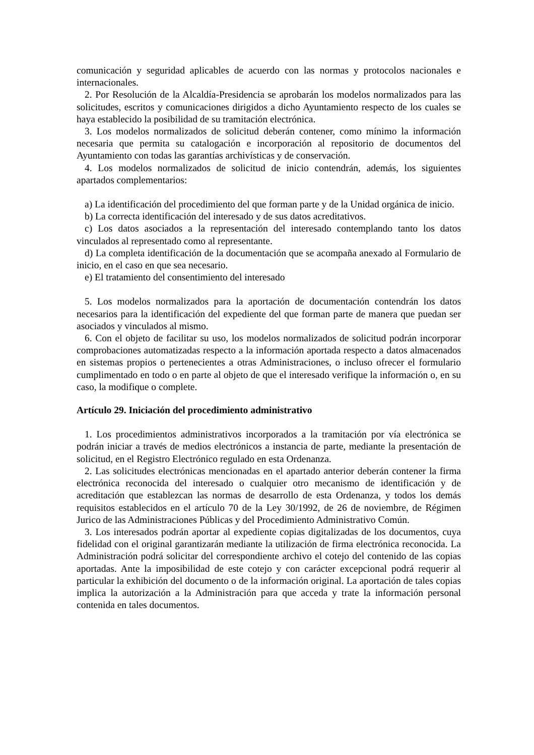comunicación y seguridad aplicables de acuerdo con las normas y protocolos nacionales e internacionales.
2. Por Resolución de la Alcaldía-Presidencia se aprobarán los modelos normalizados para las solicitudes, escritos y comunicaciones dirigidos a dicho Ayuntamiento respecto de los cuales se haya establecido la posibilidad de su tramitación electrónica.
3. Los modelos normalizados de solicitud deberán contener, como mínimo la información necesaria que permita su catalogación e incorporación al repositorio de documentos del Ayuntamiento con todas las garantías archivísticas y de conservación.
4. Los modelos normalizados de solicitud de inicio contendrán, además, los siguientes apartados complementarios:
a) La identificación del procedimiento del que forman parte y de la Unidad orgánica de inicio.
b) La correcta identificación del interesado y de sus datos acreditativos.
c) Los datos asociados a la representación del interesado contemplando tanto los datos vinculados al representado como al representante.
d) La completa identificación de la documentación que se acompaña anexado al Formulario de inicio, en el caso en que sea necesario.
e) El tratamiento del consentimiento del interesado
5. Los modelos normalizados para la aportación de documentación contendrán los datos necesarios para la identificación del expediente del que forman parte de manera que puedan ser asociados y vinculados al mismo.
6. Con el objeto de facilitar su uso, los modelos normalizados de solicitud podrán incorporar comprobaciones automatizadas respecto a la información aportada respecto a datos almacenados en sistemas propios o pertenecientes a otras Administraciones, o incluso ofrecer el formulario cumplimentado en todo o en parte al objeto de que el interesado verifique la información o, en su caso, la modifique o complete.
Artículo 29. Iniciación del procedimiento administrativo
1. Los procedimientos administrativos incorporados a la tramitación por vía electrónica se podrán iniciar a través de medios electrónicos a instancia de parte, mediante la presentación de solicitud, en el Registro Electrónico regulado en esta Ordenanza.
2. Las solicitudes electrónicas mencionadas en el apartado anterior deberán contener la firma electrónica reconocida del interesado o cualquier otro mecanismo de identificación y de acreditación que establezcan las normas de desarrollo de esta Ordenanza, y todos los demás requisitos establecidos en el artículo 70 de la Ley 30/1992, de 26 de noviembre, de Régimen Jurico de las Administraciones Públicas y del Procedimiento Administrativo Común.
3. Los interesados podrán aportar al expediente copias digitalizadas de los documentos, cuya fidelidad con el original garantizarán mediante la utilización de firma electrónica reconocida. La Administración podrá solicitar del correspondiente archivo el cotejo del contenido de las copias aportadas. Ante la imposibilidad de este cotejo y con carácter excepcional podrá requerir al particular la exhibición del documento o de la información original. La aportación de tales copias implica la autorización a la Administración para que acceda y trate la información personal contenida en tales documentos.